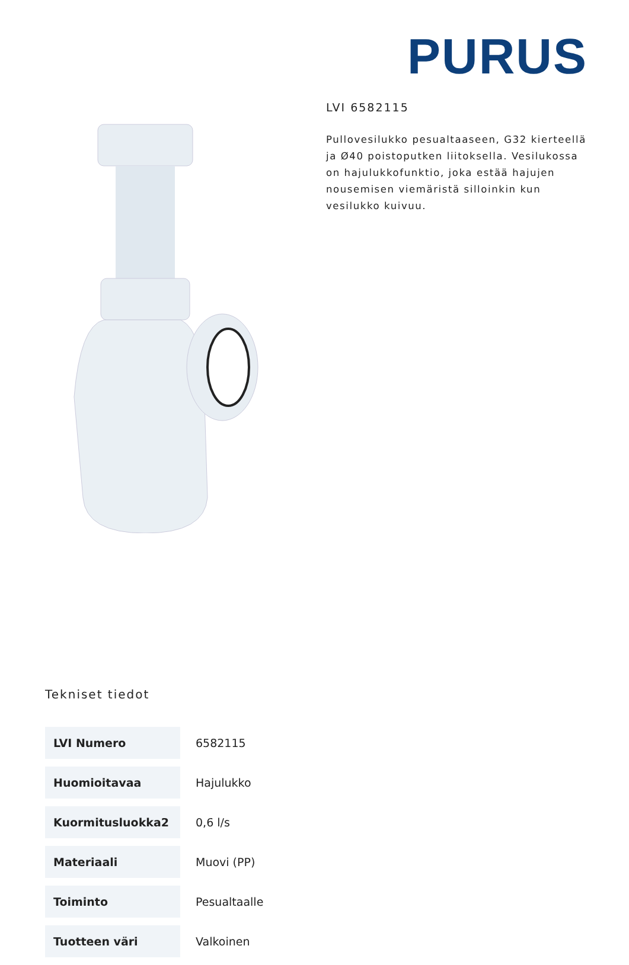PURUS
LVI 6582115
Pullovesilukko pesualtaaseen, G32 kierteellä ja Ø40 poistoputken liitoksella. Vesilukossa on hajulukkofunktio, joka estää hajujen nousemisen viemäristä silloinkin kun vesilukko kuivuu.
Tekniset tiedot
| LVI Numero | 6582115 |
| Huomioitavaa | Hajulukko |
| Kuormitusluokka2 | 0,6 l/s |
| Materiaali | Muovi (PP) |
| Toiminto | Pesualtaalle |
| Tuotteen väri | Valkoinen |